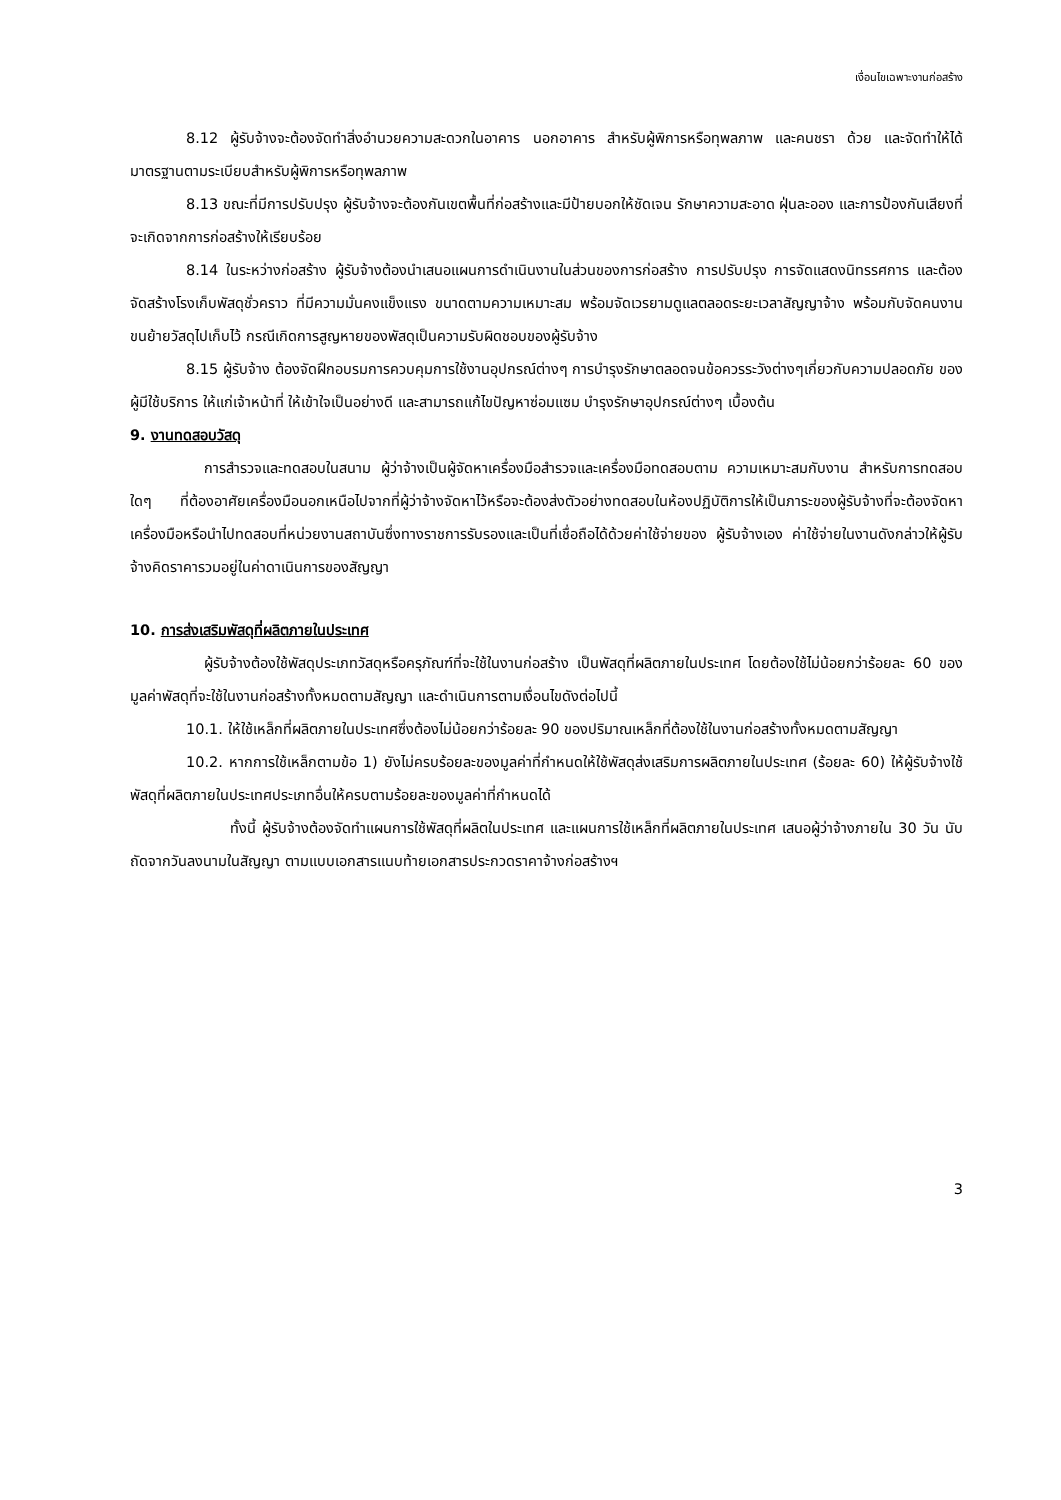เงื่อนไขเฉพาะงานก่อสร้าง
8.12 ผู้รับจ้างจะต้องจัดทำสิ่งอำนวยความสะดวกในอาคาร นอกอาคาร สำหรับผู้พิการหรือทุพลภาพ และคนชรา ด้วย และจัดทำให้ได้มาตรฐานตามระเบียบสำหรับผู้พิการหรือทุพลภาพ
8.13 ขณะที่มีการปรับปรุง ผู้รับจ้างจะต้องกันเขตพื้นที่ก่อสร้างและมีป้ายบอกให้ชัดเจน รักษาความสะอาด ฝุ่นละออง และการป้องกันเสียงที่จะเกิดจากการก่อสร้างให้เรียบร้อย
8.14 ในระหว่างก่อสร้าง ผู้รับจ้างต้องนำเสนอแผนการดำเนินงานในส่วนของการก่อสร้าง การปรับปรุง การจัดแสดงนิทรรศการ และต้องจัดสร้างโรงเก็บพัสดุชั่วคราว ที่มีความมั่นคงแข็งแรง ขนาดตามความเหมาะสม พร้อมจัดเวรยามดูแลตลอดระยะเวลาสัญญาจ้าง พร้อมกับจัดคนงานขนย้ายวัสดุไปเก็บไว้ กรณีเกิดการสูญหายของพัสดุเป็นความรับผิดชอบของผู้รับจ้าง
8.15 ผู้รับจ้าง ต้องจัดฝึกอบรมการควบคุมการใช้งานอุปกรณ์ต่างๆ การบำรุงรักษาตลอดจนข้อควรระวังต่างๆเกี่ยวกับความปลอดภัย ของผู้มีใช้บริการ ให้แก่เจ้าหน้าที่ ให้เข้าใจเป็นอย่างดี และสามารถแก้ไขปัญหาซ่อมแซม บำรุงรักษาอุปกรณ์ต่างๆ เบื้องต้น
9. งานทดสอบวัสดุ
การสำรวจและทดสอบในสนาม ผู้ว่าจ้างเป็นผู้จัดหาเครื่องมือสำรวจและเครื่องมือทดสอบตาม ความเหมาะสมกับงาน สำหรับการทดสอบใดๆ ที่ต้องอาศัยเครื่องมือนอกเหนือไปจากที่ผู้ว่าจ้างจัดหาไว้หรือจะต้องส่งตัวอย่างทดสอบในห้องปฏิบัติการให้เป็นภาระของผู้รับจ้างที่จะต้องจัดหาเครื่องมือหรือนำไปทดสอบที่หน่วยงานสถาบันซึ่งทางราชการรับรองและเป็นที่เชื่อถือได้ด้วยค่าใช้จ่ายของ ผู้รับจ้างเอง ค่าใช้จ่ายในงานดังกล่าวให้ผู้รับจ้างคิดราคารวมอยู่ในค่าดาเนินการของสัญญา
10. การส่งเสริมพัสดุที่ผลิตภายในประเทศ
ผู้รับจ้างต้องใช้พัสดุประเภทวัสดุหรือครุภัณฑ์ที่จะใช้ในงานก่อสร้าง เป็นพัสดุที่ผลิตภายในประเทศ โดยต้องใช้ไม่น้อยกว่าร้อยละ 60 ของมูลค่าพัสดุที่จะใช้ในงานก่อสร้างทั้งหมดตามสัญญา และดำเนินการตามเงื่อนไขดังต่อไปนี้
10.1. ให้ใช้เหล็กที่ผลิตภายในประเทศซึ่งต้องไม่น้อยกว่าร้อยละ 90 ของปริมาณเหล็กที่ต้องใช้ในงานก่อสร้างทั้งหมดตามสัญญา
10.2. หากการใช้เหล็กตามข้อ 1) ยังไม่ครบร้อยละของมูลค่าที่กำหนดให้ใช้พัสดุส่งเสริมการผลิตภายในประเทศ (ร้อยละ 60) ให้ผู้รับจ้างใช้พัสดุที่ผลิตภายในประเทศประเภทอื่นให้ครบตามร้อยละของมูลค่าที่กำหนดได้
ทั้งนี้ ผู้รับจ้างต้องจัดทำแผนการใช้พัสดุที่ผลิตในประเทศ และแผนการใช้เหล็กที่ผลิตภายในประเทศ เสนอผู้ว่าจ้างภายใน 30 วัน นับถัดจากวันลงนามในสัญญา ตามแบบเอกสารแนบท้ายเอกสารประกวดราคาจ้างก่อสร้างฯ
3